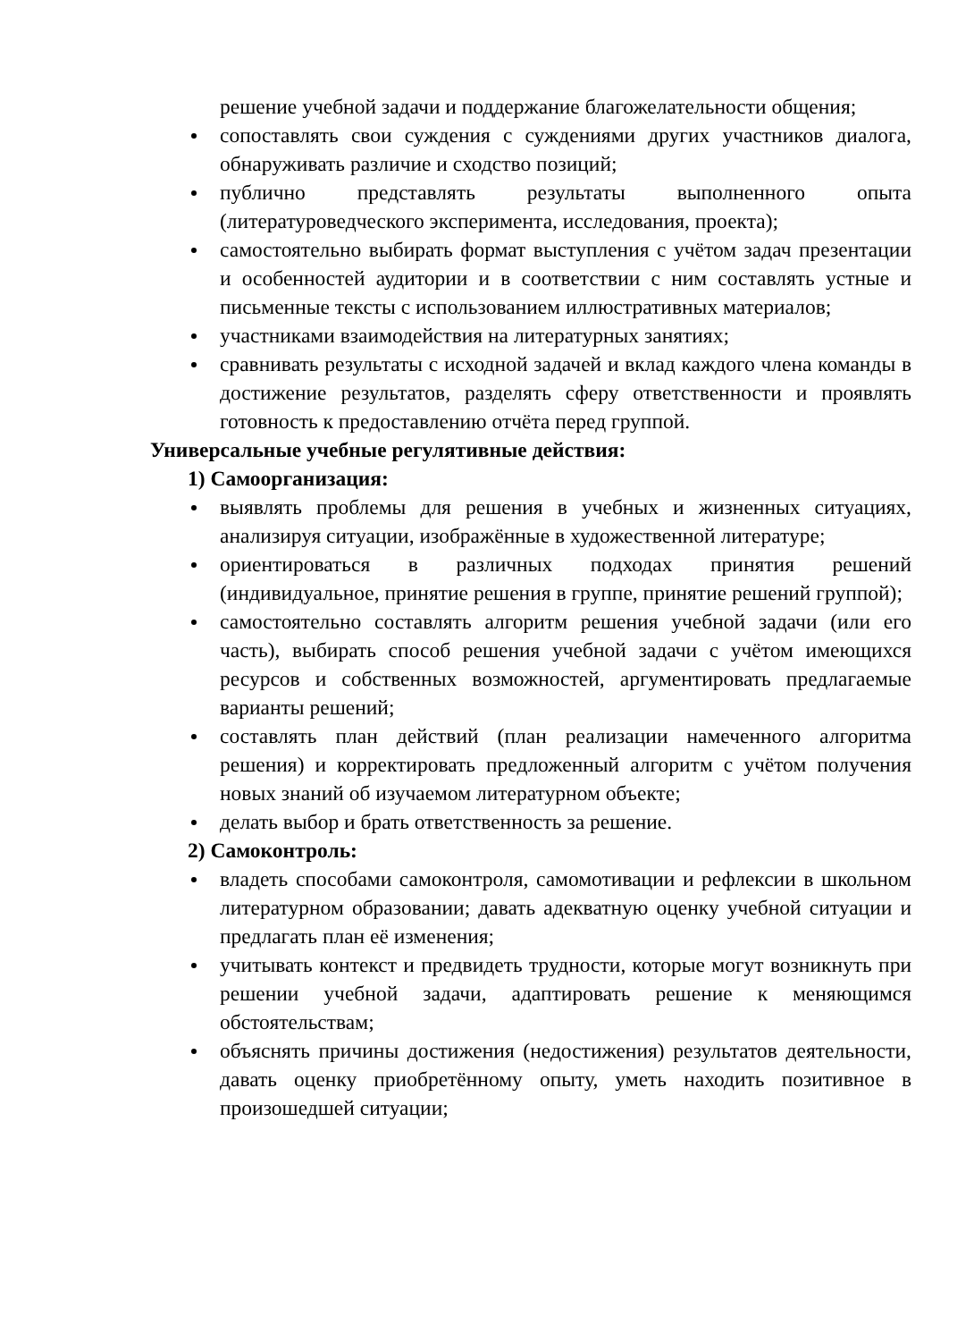решение учебной задачи и поддержание благожелательности общения;
сопоставлять свои суждения с суждениями других участников диалога, обнаруживать различие и сходство позиций;
публично представлять результаты выполненного опыта (литературоведческого эксперимента, исследования, проекта);
самостоятельно выбирать формат выступления с учётом задач презентации и особенностей аудитории и в соответствии с ним составлять устные и письменные тексты с использованием иллюстративных материалов;
участниками взаимодействия на литературных занятиях;
сравнивать результаты с исходной задачей и вклад каждого члена команды в достижение результатов, разделять сферу ответственности и проявлять готовность к предоставлению отчёта перед группой.
Универсальные учебные регулятивные действия:
1) Самоорганизация:
выявлять проблемы для решения в учебных и жизненных ситуациях, анализируя ситуации, изображённые в художественной литературе;
ориентироваться в различных подходах принятия решений (индивидуальное, принятие решения в группе, принятие решений группой);
самостоятельно составлять алгоритм решения учебной задачи (или его часть), выбирать способ решения учебной задачи с учётом имеющихся ресурсов и собственных возможностей, аргументировать предлагаемые варианты решений;
составлять план действий (план реализации намеченного алгоритма решения) и корректировать предложенный алгоритм с учётом получения новых знаний об изучаемом литературном объекте;
делать выбор и брать ответственность за решение.
2) Самоконтроль:
владеть способами самоконтроля, самомотивации и рефлексии в школьном литературном образовании; давать адекватную оценку учебной ситуации и предлагать план её изменения;
учитывать контекст и предвидеть трудности, которые могут возникнуть при решении учебной задачи, адаптировать решение к меняющимся обстоятельствам;
объяснять причины достижения (недостижения) результатов деятельности, давать оценку приобретённому опыту, уметь находить позитивное в произошедшей ситуации;